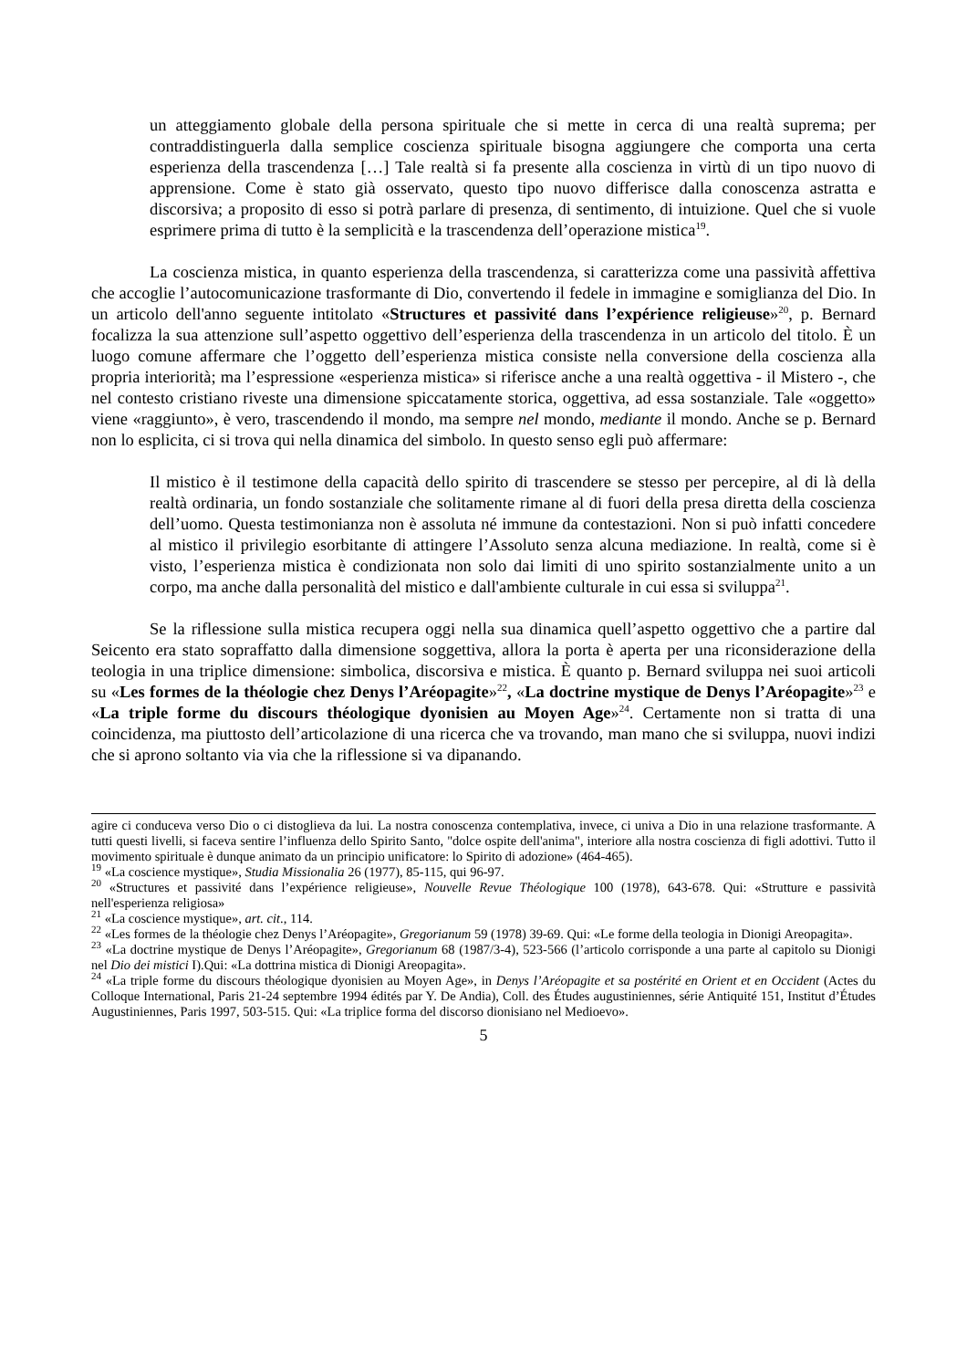un atteggiamento globale della persona spirituale che si mette in cerca di una realtà suprema; per contraddistinguerla dalla semplice coscienza spirituale bisogna aggiungere che comporta una certa esperienza della trascendenza […] Tale realtà si fa presente alla coscienza in virtù di un tipo nuovo di apprensione. Come è stato già osservato, questo tipo nuovo differisce dalla conoscenza astratta e discorsiva; a proposito di esso si potrà parlare di presenza, di sentimento, di intuizione. Quel che si vuole esprimere prima di tutto è la semplicità e la trascendenza dell’operazione mistica<sup>19</sup>.
La coscienza mistica, in quanto esperienza della trascendenza, si caratterizza come una passività affettiva che accoglie l’autocomunicazione trasformante di Dio, convertendo il fedele in immagine e somiglianza del Dio. In un articolo dell'anno seguente intitolato «Structures et passivité dans l’expérience religieuse»<sup>20</sup>, p. Bernard focalizza la sua attenzione sull’aspetto oggettivo dell’esperienza della trascendenza in un articolo del titolo. È un luogo comune affermare che l’oggetto dell’esperienza mistica consiste nella conversione della coscienza alla propria interiorità; ma l’espressione «esperienza mistica» si riferisce anche a una realtà oggettiva - il Mistero -, che nel contesto cristiano riveste una dimensione spiccatamente storica, oggettiva, ad essa sostanziale. Tale «oggetto» viene «raggiunto», è vero, trascendendo il mondo, ma sempre nel mondo, mediante il mondo. Anche se p. Bernard non lo esplicita, ci si trova qui nella dinamica del simbolo. In questo senso egli può affermare:
Il mistico è il testimone della capacità dello spirito di trascendere se stesso per percepire, al di là della realtà ordinaria, un fondo sostanziale che solitamente rimane al di fuori della presa diretta della coscienza dell’uomo. Questa testimonianza non è assoluta né immune da contestazioni. Non si può infatti concedere al mistico il privilegio esorbitante di attingere l’Assoluto senza alcuna mediazione. In realtà, come si è visto, l’esperienza mistica è condizionata non solo dai limiti di uno spirito sostanzialmente unito a un corpo, ma anche dalla personalità del mistico e dall'ambiente culturale in cui essa si sviluppa<sup>21</sup>.
Se la riflessione sulla mistica recupera oggi nella sua dinamica quell’aspetto oggettivo che a partire dal Seicento era stato sopraffatto dalla dimensione soggettiva, allora la porta è aperta per una riconsiderazione della teologia in una triplice dimensione: simbolica, discorsiva e mistica. È quanto p. Bernard sviluppa nei suoi articoli su «Les formes de la théologie chez Denys l’Aréopagite»<sup>22</sup>, «La doctrine mystique de Denys l’Aréopagite»<sup>23</sup> e «La triple forme du discours théologique dyonisien au Moyen Age»<sup>24</sup>. Certamente non si tratta di una coincidenza, ma piuttosto dell’articolazione di una ricerca che va trovando, man mano che si sviluppa, nuovi indizi che si aprono soltanto via via che la riflessione si va dipanando.
agire ci conduceva verso Dio o ci distoglieva da lui. La nostra conoscenza contemplativa, invece, ci univa a Dio in una relazione trasformante. A tutti questi livelli, si faceva sentire l’influenza dello Spirito Santo, "dolce ospite dell'anima", interiore alla nostra coscienza di figli adottivi. Tutto il movimento spirituale è dunque animato da un principio unificatore: lo Spirito di adozione» (464-465).
<sup>19</sup> «La coscience mystique», Studia Missionalia 26 (1977), 85-115, qui 96-97.
<sup>20</sup> «Structures et passivité dans l’expérience religieuse», Nouvelle Revue Théologique 100 (1978), 643-678. Qui: «Strutture e passività nell'esperienza religiosa»
<sup>21</sup> «La coscience mystique», art. cit., 114.
<sup>22</sup> «Les formes de la théologie chez Denys l’Aréopagite», Gregorianum 59 (1978) 39-69. Qui: «Le forme della teologia in Dionigi Areopagita».
<sup>23</sup> «La doctrine mystique de Denys l’Aréopagite», Gregorianum 68 (1987/3-4), 523-566 (l’articolo corrisponde a una parte al capitolo su Dionigi nel Dio dei mistici I).Qui: «La dottrina mistica di Dionigi Areopagita».
<sup>24</sup> «La triple forme du discours théologique dyonisien au Moyen Age», in Denys l’Aréopagite et sa postérité en Orient et en Occident (Actes du Colloque International, Paris 21-24 septembre 1994 édités par Y. De Andia), Coll. des Études augustiniennes, série Antiquité 151, Institut d’Études Augustiniennes, Paris 1997, 503-515. Qui: «La triplice forma del discorso dionisiano nel Medioevo».
5